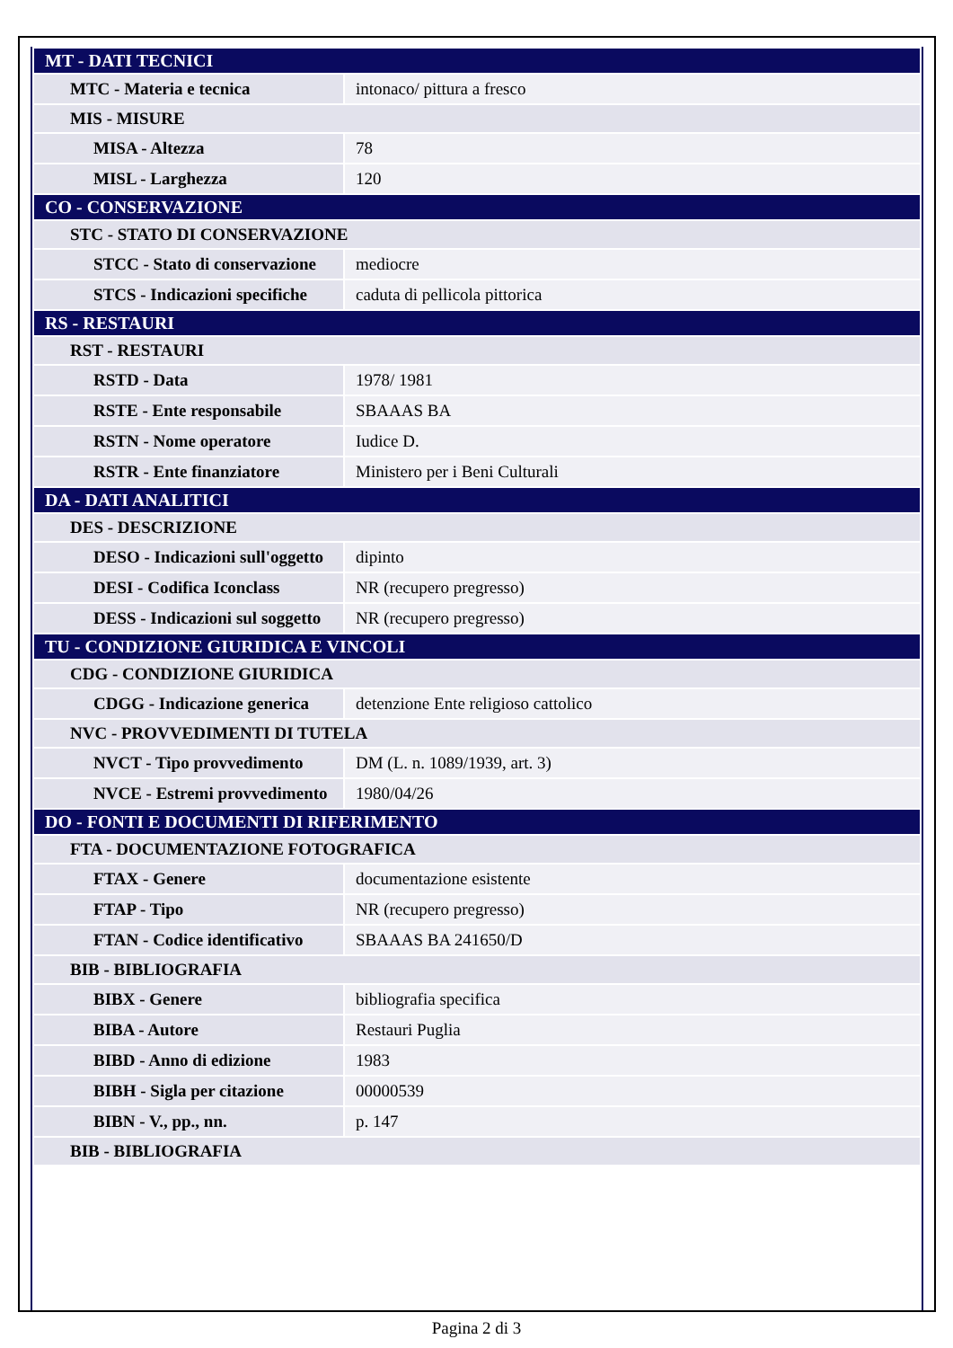| MT - DATI TECNICI | |
| MTC - Materia e tecnica | intonaco/ pittura a fresco |
| MIS - MISURE | |
| MISA - Altezza | 78 |
| MISL - Larghezza | 120 |
| CO - CONSERVAZIONE | |
| STC - STATO DI CONSERVAZIONE | |
| STCC - Stato di conservazione | mediocre |
| STCS - Indicazioni specifiche | caduta di pellicola pittorica |
| RS - RESTAURI | |
| RST - RESTAURI | |
| RSTD - Data | 1978/ 1981 |
| RSTE - Ente responsabile | SBAAAS BA |
| RSTN - Nome operatore | Iudice D. |
| RSTR - Ente finanziatore | Ministero per i Beni Culturali |
| DA - DATI ANALITICI | |
| DES - DESCRIZIONE | |
| DESO - Indicazioni sull'oggetto | dipinto |
| DESI - Codifica Iconclass | NR (recupero pregresso) |
| DESS - Indicazioni sul soggetto | NR (recupero pregresso) |
| TU - CONDIZIONE GIURIDICA E VINCOLI | |
| CDG - CONDIZIONE GIURIDICA | |
| CDGG - Indicazione generica | detenzione Ente religioso cattolico |
| NVC - PROVVEDIMENTI DI TUTELA | |
| NVCT - Tipo provvedimento | DM (L. n. 1089/1939, art. 3) |
| NVCE - Estremi provvedimento | 1980/04/26 |
| DO - FONTI E DOCUMENTI DI RIFERIMENTO | |
| FTA - DOCUMENTAZIONE FOTOGRAFICA | |
| FTAX - Genere | documentazione esistente |
| FTAP - Tipo | NR (recupero pregresso) |
| FTAN - Codice identificativo | SBAAAS BA 241650/D |
| BIB - BIBLIOGRAFIA | |
| BIBX - Genere | bibliografia specifica |
| BIBA - Autore | Restauri Puglia |
| BIBD - Anno di edizione | 1983 |
| BIBH - Sigla per citazione | 00000539 |
| BIBN - V., pp., nn. | p. 147 |
| BIB - BIBLIOGRAFIA | |
Pagina 2 di 3